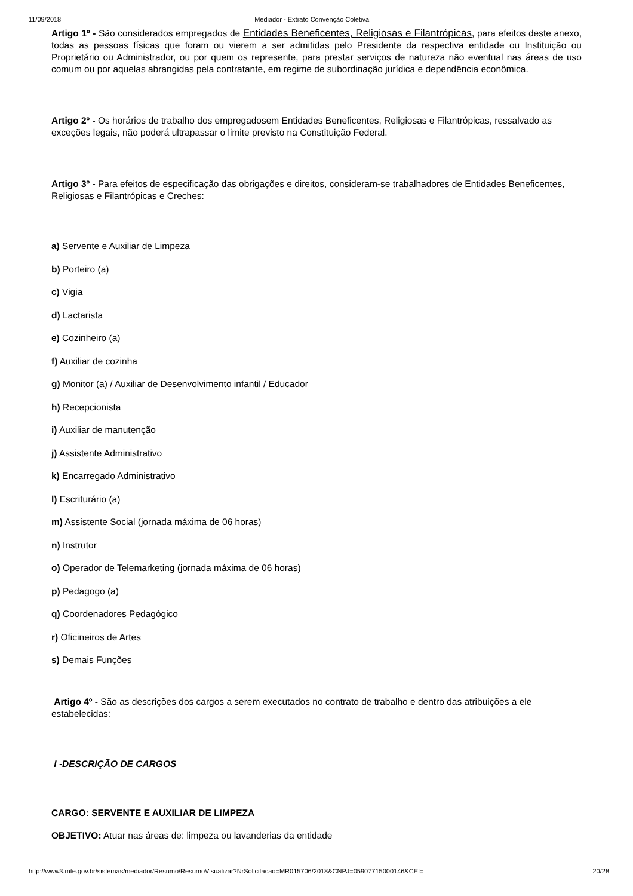11/09/2018 Mediador - Extrato Convenção Coletiva
Artigo 1º - São considerados empregados de Entidades Beneficentes, Religiosas e Filantrópicas, para efeitos deste anexo, todas as pessoas físicas que foram ou vierem a ser admitidas pelo Presidente da respectiva entidade ou Instituição ou Proprietário ou Administrador, ou por quem os represente, para prestar serviços de natureza não eventual nas áreas de uso comum ou por aquelas abrangidas pela contratante, em regime de subordinação jurídica e dependência econômica.
Artigo 2º - Os horários de trabalho dos empregadosem Entidades Beneficentes, Religiosas e Filantrópicas, ressalvado as exceções legais, não poderá ultrapassar o limite previsto na Constituição Federal.
Artigo 3º - Para efeitos de especificação das obrigações e direitos, consideram-se trabalhadores de Entidades Beneficentes, Religiosas e Filantrópicas e Creches:
a) Servente e Auxiliar de Limpeza
b) Porteiro (a)
c) Vigia
d) Lactarista
e) Cozinheiro (a)
f) Auxiliar de cozinha
g) Monitor (a) / Auxiliar de Desenvolvimento infantil / Educador
h) Recepcionista
i) Auxiliar de manutenção
j) Assistente Administrativo
k) Encarregado Administrativo
l) Escriturário (a)
m) Assistente Social (jornada máxima de 06 horas)
n) Instrutor
o) Operador de Telemarketing (jornada máxima de 06 horas)
p) Pedagogo (a)
q) Coordenadores Pedagógico
r) Oficineiros de Artes
s) Demais Funções
Artigo 4º - São as descrições dos cargos a serem executados no contrato de trabalho e dentro das atribuições a ele estabelecidas:
I -DESCRIÇÃO DE CARGOS
CARGO: SERVENTE E AUXILIAR DE LIMPEZA
OBJETIVO: Atuar nas áreas de: limpeza ou lavanderias da entidade
http://www3.mte.gov.br/sistemas/mediador/Resumo/ResumoVisualizar?NrSolicitacao=MR015706/2018&CNPJ=05907715000146&CEI= 20/28